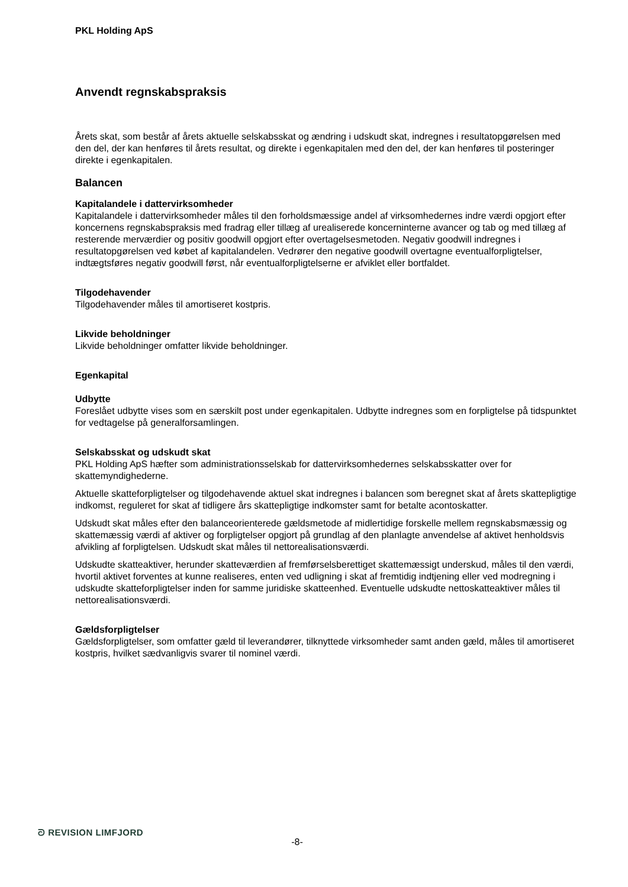PKL Holding ApS
Anvendt regnskabspraksis
Årets skat, som består af årets aktuelle selskabsskat og ændring i udskudt skat, indregnes i resultatopgørelsen med den del, der kan henføres til årets resultat, og direkte i egenkapitalen med den del, der kan henføres til posteringer direkte i egenkapitalen.
Balancen
Kapitalandele i dattervirksomheder
Kapitalandele i dattervirksomheder måles til den forholdsmæssige andel af virksomhedernes indre værdi opgjort efter koncernens regnskabspraksis med fradrag eller tillæg af urealiserede koncerninterne avancer og tab og med tillæg af resterende merværdier og positiv goodwill opgjort efter overtagelsesmetoden. Negativ goodwill indregnes i resultatopgørelsen ved købet af kapitalandelen. Vedrører den negative goodwill overtagne eventualforpligtelser, indtægtsføres negativ goodwill først, når eventualforpligtelserne er afviklet eller bortfaldet.
Tilgodehavender
Tilgodehavender måles til amortiseret kostpris.
Likvide beholdninger
Likvide beholdninger omfatter likvide beholdninger.
Egenkapital
Udbytte
Foreslået udbytte vises som en særskilt post under egenkapitalen. Udbytte indregnes som en forpligtelse på tidspunktet for vedtagelse på generalforsamlingen.
Selskabsskat og udskudt skat
PKL Holding ApS hæfter som administrationsselskab for dattervirksomhedernes selskabsskatter over for skattemyndighederne.
Aktuelle skatteforpligtelser og tilgodehavende aktuel skat indregnes i balancen som beregnet skat af årets skattepligtige indkomst, reguleret for skat af tidligere års skattepligtige indkomster samt for betalte acontoskatter.
Udskudt skat måles efter den balanceorienterede gældsmetode af midlertidige forskelle mellem regnskabsmæssig og skattemæssig værdi af aktiver og forpligtelser opgjort på grundlag af den planlagte anvendelse af aktivet henholdsvis afvikling af forpligtelsen. Udskudt skat måles til nettorealisationsværdi.
Udskudte skatteaktiver, herunder skatteværdien af fremførselsberettiget skattemæssigt underskud, måles til den værdi, hvortil aktivet forventes at kunne realiseres, enten ved udligning i skat af fremtidig indtjening eller ved modregning i udskudte skatteforpligtelser inden for samme juridiske skatteenhed. Eventuelle udskudte nettoskatteaktiver måles til nettorealisationsværdi.
Gældsforpligtelser
Gældsforpligtelser, som omfatter gæld til leverandører, tilknyttede virksomheder samt anden gæld, måles til amortiseret kostpris, hvilket sædvanligvis svarer til nominel værdi.
ᘐ REVISION LIMFJORD
-8-